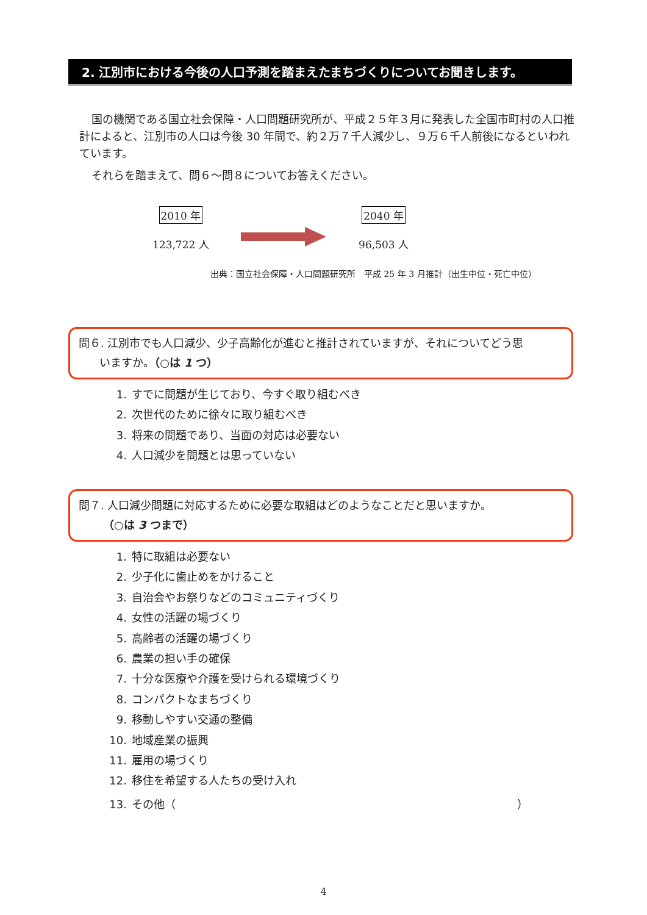2. 江別市における今後の人口予測を踏まえたまちづくりについてお聞きします。
国の機関である国立社会保障・人口問題研究所が、平成２５年３月に発表した全国市町村の人口推計によると、江別市の人口は今後 30 年間で、約２万７千人減少し、９万６千人前後になるといわれています。
それらを踏まえて、問６～問８についてお答えください。
2010 年
123,722 人
2040 年
96,503 人
出典：国立社会保障・人口問題研究所　平成 25 年 3 月推計（出生中位・死亡中位）
問６. 江別市でも人口減少、少子高齢化が進むと推計されていますが、それについてどう思
いますか。（○は 1 つ）
1. すでに問題が生じており、今すぐ取り組むべき
2. 次世代のために徐々に取り組むべき
3. 将来の問題であり、当面の対応は必要ない
4. 人口減少を問題とは思っていない
問７. 人口減少問題に対応するために必要な取組はどのようなことだと思いますか。
（○は 3 つまで）
1. 特に取組は必要ない
2. 少子化に歯止めをかけること
3. 自治会やお祭りなどのコミュニティづくり
4. 女性の活躍の場づくり
5. 高齢者の活躍の場づくり
6. 農業の担い手の確保
7. 十分な医療や介護を受けられる環境づくり
8. コンパクトなまちづくり
9. 移動しやすい交通の整備
10. 地域産業の振興
11. 雇用の場づくり
12. 移住を希望する人たちの受け入れ
13. その他（ ）
4